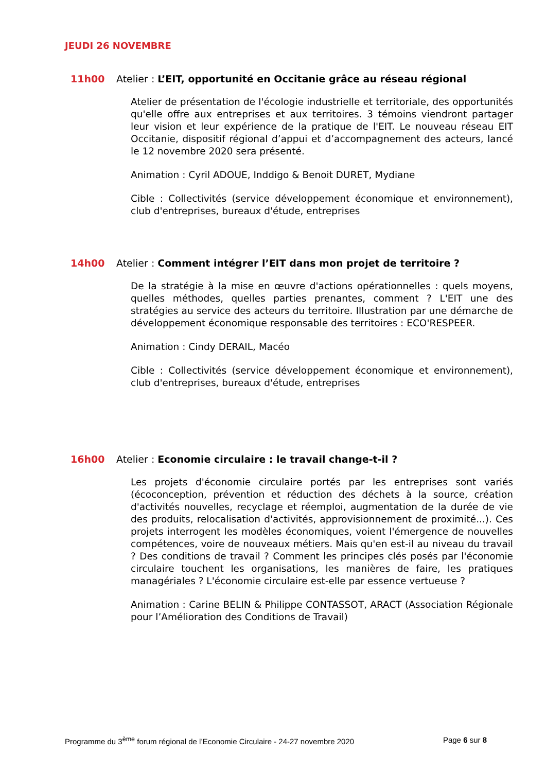JEUDI 26 NOVEMBRE
11h00 Atelier : L’EIT, opportunité en Occitanie grâce au réseau régional
Atelier de présentation de l'écologie industrielle et territoriale, des opportunités qu'elle offre aux entreprises et aux territoires. 3 témoins viendront partager leur vision et leur expérience de la pratique de l'EIT. Le nouveau réseau EIT Occitanie, dispositif régional d’appui et d’accompagnement des acteurs, lancé le 12 novembre 2020 sera présenté.
Animation : Cyril ADOUE, Inddigo & Benoit DURET, Mydiane
Cible : Collectivités (service développement économique et environnement), club d'entreprises, bureaux d'étude, entreprises
14h00 Atelier : Comment intégrer l’EIT dans mon projet de territoire ?
De la stratégie à la mise en œuvre d'actions opérationnelles : quels moyens, quelles méthodes, quelles parties prenantes, comment ? L'EIT une des stratégies au service des acteurs du territoire. Illustration par une démarche de développement économique responsable des territoires : ECO'RESPEER.
Animation : Cindy DERAIL, Macéo
Cible : Collectivités (service développement économique et environnement), club d'entreprises, bureaux d'étude, entreprises
16h00 Atelier : Economie circulaire : le travail change-t-il ?
Les projets d'économie circulaire portés par les entreprises sont variés (écoconception, prévention et réduction des déchets à la source, création d'activités nouvelles, recyclage et réemploi, augmentation de la durée de vie des produits, relocalisation d'activités, approvisionnement de proximité...). Ces projets interrogent les modèles économiques, voient l'émergence de nouvelles compétences, voire de nouveaux métiers. Mais qu'en est-il au niveau du travail ? Des conditions de travail ? Comment les principes clés posés par l'économie circulaire touchent les organisations, les manières de faire, les pratiques managériales ? L'économie circulaire est-elle par essence vertueuse ?
Animation : Carine BELIN & Philippe CONTASSOT, ARACT (Association Régionale pour l’Amélioration des Conditions de Travail)
Programme du 3<sup>ème</sup> forum régional de l’Economie Circulaire - 24-27 novembre 2020 Page 6 sur 8